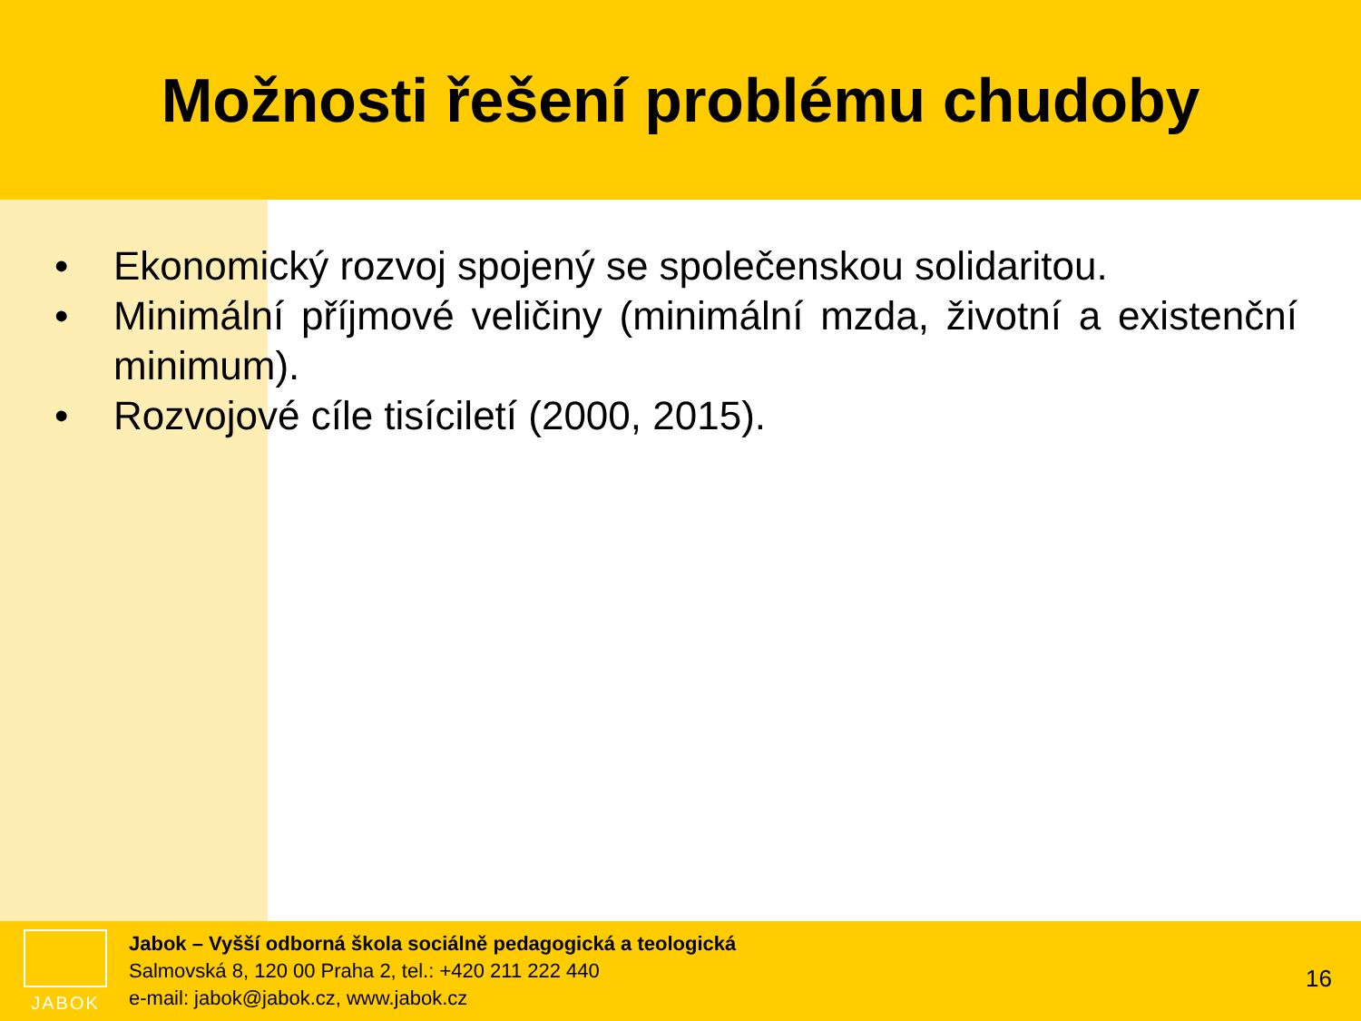Možnosti řešení problému chudoby
• Ekonomický rozvoj spojený se společenskou solidaritou.
• Minimální příjmové veličiny (minimální mzda, životní a existenční minimum).
• Rozvojové cíle tisíciletí (2000, 2015).
JABOK
Jabok – Vyšší odborná škola sociálně pedagogická a teologická
Salmovská 8, 120 00 Praha 2, tel.: +420 211 222 440
e-mail: jabok@jabok.cz, www.jabok.cz
16